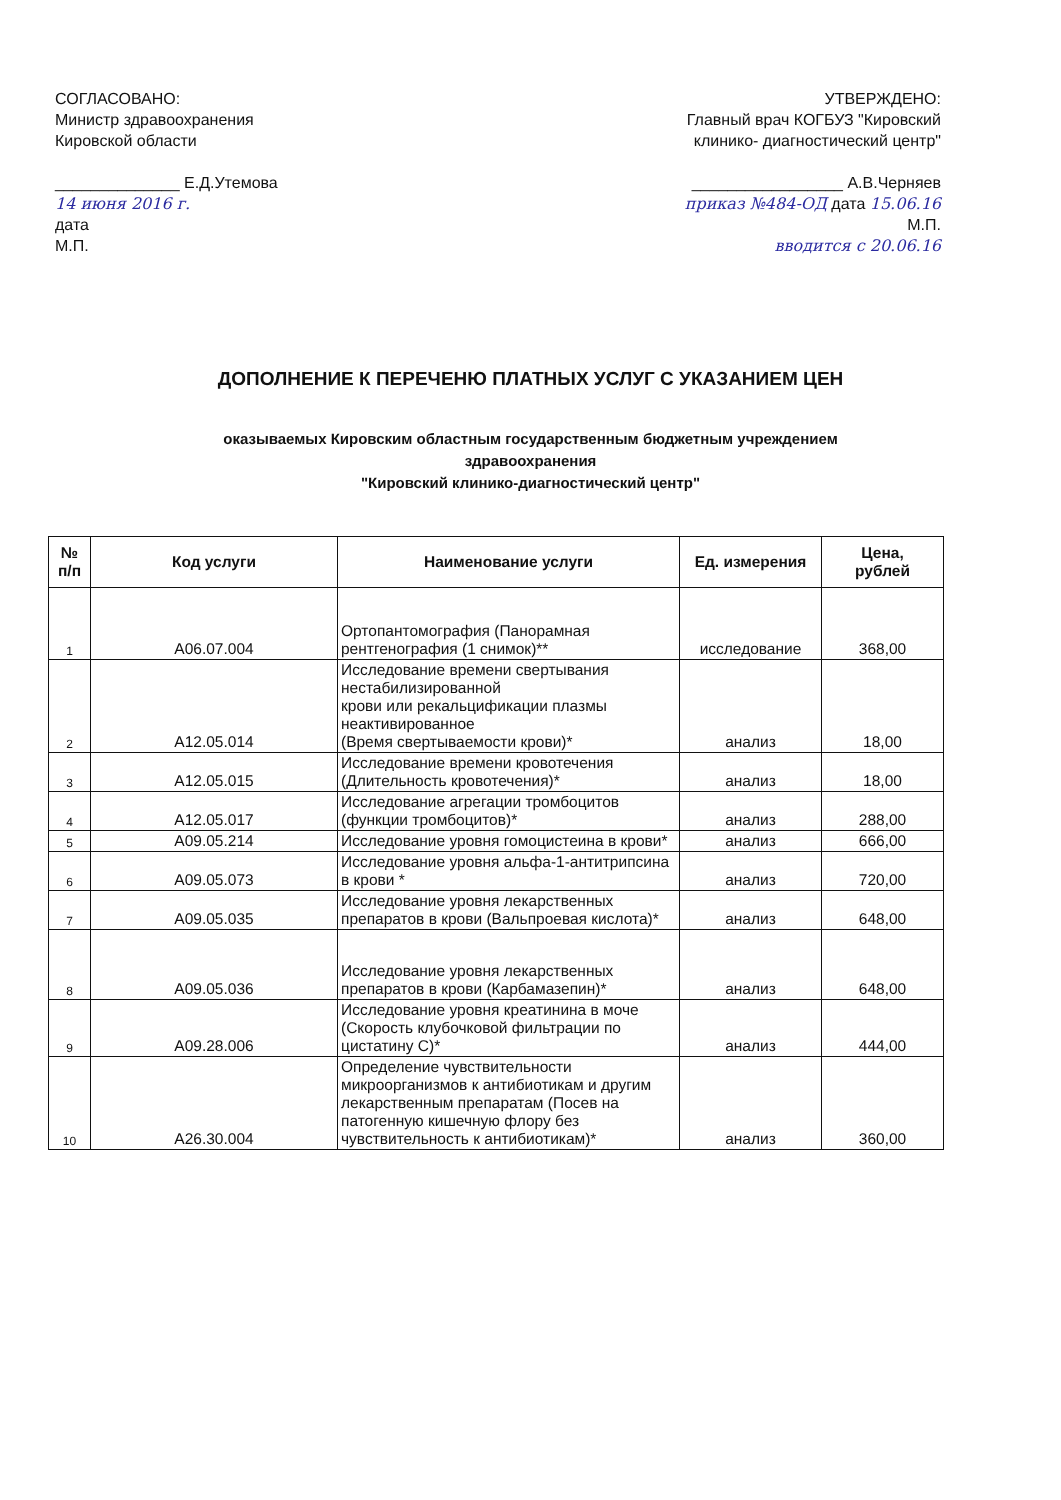СОГЛАСОВАНО:
Министр здравоохранения
Кировской области
______________ Е.Д.Утемова
14 июня 2016 г.
дата
М.П.
УТВЕРЖДЕНО:
Главный врач КОГБУЗ "Кировский
клинико- диагностический центр"
_________________ А.В.Черняев
приказ №484-ОД дата 15.06.16
М.П.
вводится с 20.06.16
ДОПОЛНЕНИЕ К ПЕРЕЧЕНЮ ПЛАТНЫХ УСЛУГ С УКАЗАНИЕМ ЦЕН
оказываемых Кировским областным государственным бюджетным учреждением
здравоохранения
"Кировский клинико-диагностический центр"
| № п/п | Код услуги | Наименование услуги | Ед. измерения | Цена, рублей |
| --- | --- | --- | --- | --- |
| 1 | A06.07.004 | Ортопантомография (Панорамная рентгенография (1 снимок)** | исследование | 368,00 |
| 2 | A12.05.014 | Исследование времени свертывания нестабилизированной крови или рекальцификации плазмы неактивированное (Время свертываемости крови)* | анализ | 18,00 |
| 3 | A12.05.015 | Исследование времени кровотечения (Длительность кровотечения)* | анализ | 18,00 |
| 4 | A12.05.017 | Исследование агрегации тромбоцитов (функции тромбоцитов)* | анализ | 288,00 |
| 5 | A09.05.214 | Исследование уровня гомоцистеина в крови* | анализ | 666,00 |
| 6 | A09.05.073 | Исследование уровня альфа-1-антитрипсина в крови * | анализ | 720,00 |
| 7 | A09.05.035 | Исследование уровня лекарственных препаратов в крови (Вальпроевая кислота)* | анализ | 648,00 |
| 8 | A09.05.036 | Исследование уровня лекарственных препаратов в крови (Карбамазепин)* | анализ | 648,00 |
| 9 | A09.28.006 | Исследование уровня креатинина в моче (Скорость клубочковой фильтрации по цистатину С)* | анализ | 444,00 |
| 10 | A26.30.004 | Определение чувствительности микроорганизмов к антибиотикам и другим лекарственным препаратам (Посев на патогенную кишечную флору без чувствительность к антибиотикам)* | анализ | 360,00 |